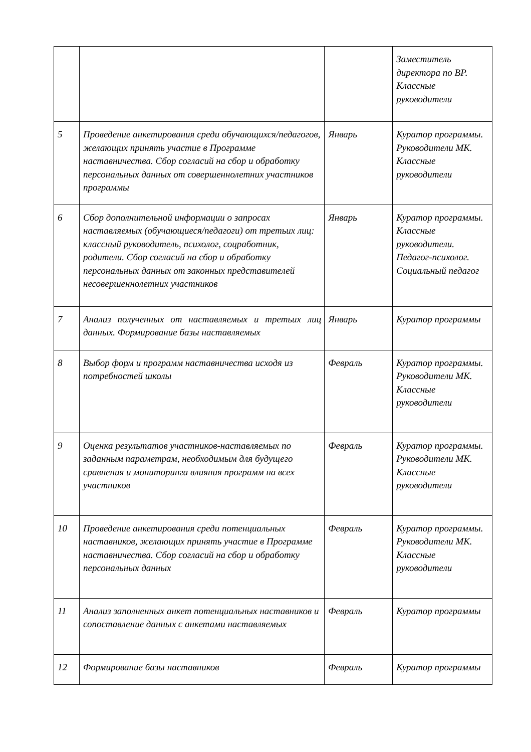| | | | Заместитель директора по ВР. Классные руководители |
| 5 | Проведение анкетирования среди обучающихся/педагогов, желающих принять участие в Программе наставничества. Сбор согласий на сбор и обработку персональных данных от совершеннолетних участников программы | Январь | Куратор программы. Руководители МК. Классные руководители |
| 6 | Сбор дополнительной информации о запросах наставляемых (обучающиеся/педагоги) от третьих лиц: классный руководитель, психолог, соцработник, родители. Сбор согласий на сбор и обработку персональных данных от законных представителей несовершеннолетних участников | Январь | Куратор программы. Классные руководители. Педагог-психолог. Социальный педагог |
| 7 | Анализ полученных от наставляемых и третьих лиц данных. Формирование базы наставляемых | Январь | Куратор программы |
| 8 | Выбор форм и программ наставничества исходя из потребностей школы | Февраль | Куратор программы. Руководители МК. Классные руководители |
| 9 | Оценка результатов участников-наставляемых по заданным параметрам, необходимым для будущего сравнения и мониторинга влияния программ на всех участников | Февраль | Куратор программы. Руководители МК. Классные руководители |
| 10 | Проведение анкетирования среди потенциальных наставников, желающих принять участие в Программе наставничества. Сбор согласий на сбор и обработку персональных данных | Февраль | Куратор программы. Руководители МК. Классные руководители |
| 11 | Анализ заполненных анкет потенциальных наставников и сопоставление данных с анкетами наставляемых | Февраль | Куратор программы |
| 12 | Формирование базы наставников | Февраль | Куратор программы |